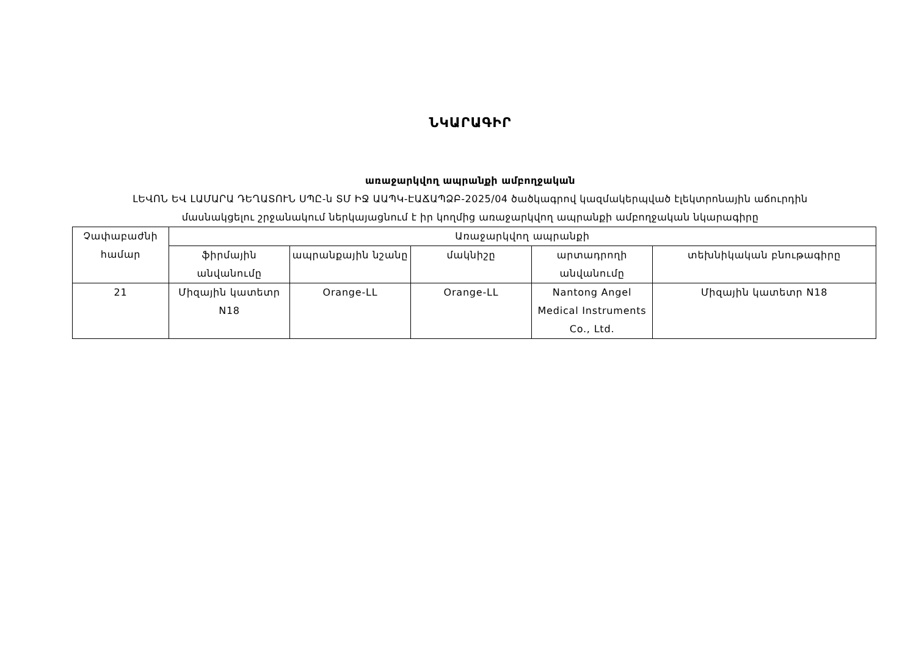ՆԿԱՐԱԳԻՐ
առաջարկվող ապրանքի ամբողջական
ԼԵՎՈՆ ԵՎ ԼԱՄԱՐԱ ԴԵՂԱՏՈՒՆ ՍՊԸ-ն ՏՄ ԻՋ ԱԱՊԿ-ԷԱՃԱՊՁԲ-2025/04 ծածկագրով կազմակերպված էլեկտրոնային աճուրդին
մասնակցելու շրջանակում ներկայացնում է իր կողմից առաջարկվող ապրանքի ամբողջական նկարագիրը
| Չափաբաժնի համար | Առաջարկվող ապրանքի | | | | |
| --- | --- | --- | --- | --- | --- |
| | ֆիրմային անվանումը | ապրանքային նշանը | մակնիշը | արտադրողի անվանումը | տեխնիկական բնութագիրը |
| 21 | Միզային կատետր N18 | Orange-LL | Orange-LL | Nantong Angel Medical Instruments Co., Ltd. | Միզային կատետր N18 |